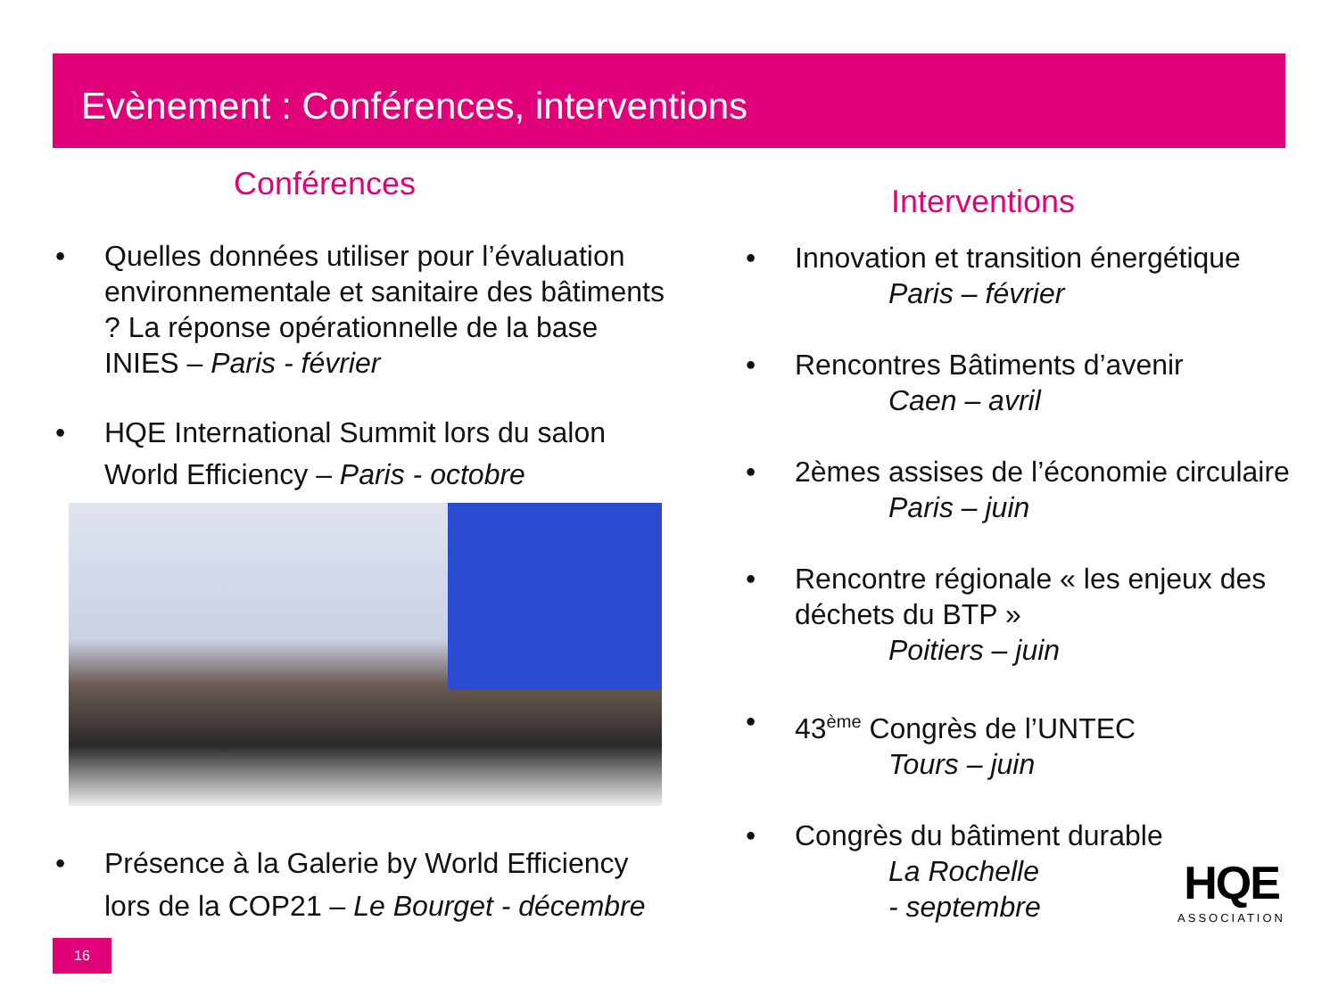Evènement : Conférences, interventions
Conférences
• Quelles données utiliser pour l’évaluation environnementale et sanitaire des bâtiments ? La réponse opérationnelle de la base INIES – Paris - février
• HQE International Summit lors du salon World Efficiency – Paris - octobre
• Présence à la Galerie by World Efficiency lors de la COP21 – Le Bourget - décembre
Interventions
• Innovation et transition énergétique
Paris – février
• Rencontres Bâtiments d’avenir
Caen – avril
• 2èmes assises de l’économie circulaire
Paris – juin
• Rencontre régionale « les enjeux des déchets du BTP »
Poitiers – juin
• 43<sup>ème</sup> Congrès de l’UNTEC
Tours – juin
• Congrès du bâtiment durable
La Rochelle
- septembre
HQE
ASSOCIATION
16